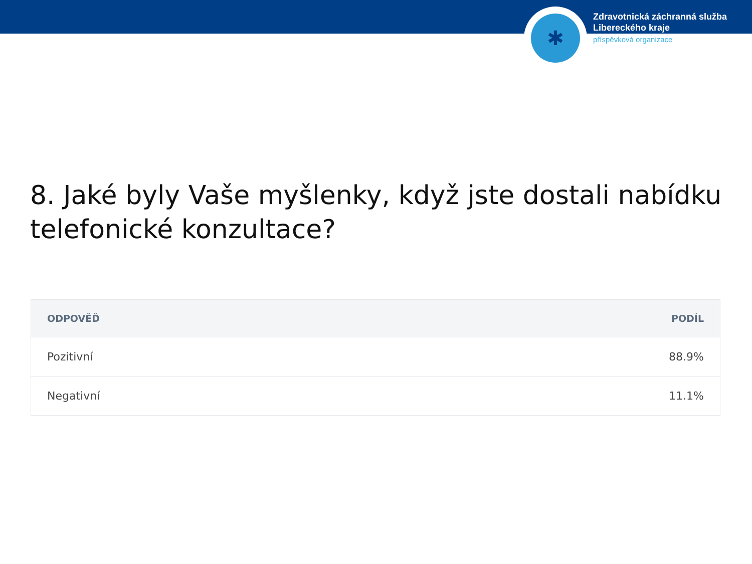✱
Zdravotnická záchranná služba
Libereckého kraje
příspěvková organizace
8. Jaké byly Vaše myšlenky, když jste dostali nabídku telefonické konzultace?
| ODPOVĚĎ | PODÍL |
| --- | --- |
| Pozitivní | 88.9% |
| Negativní | 11.1% |